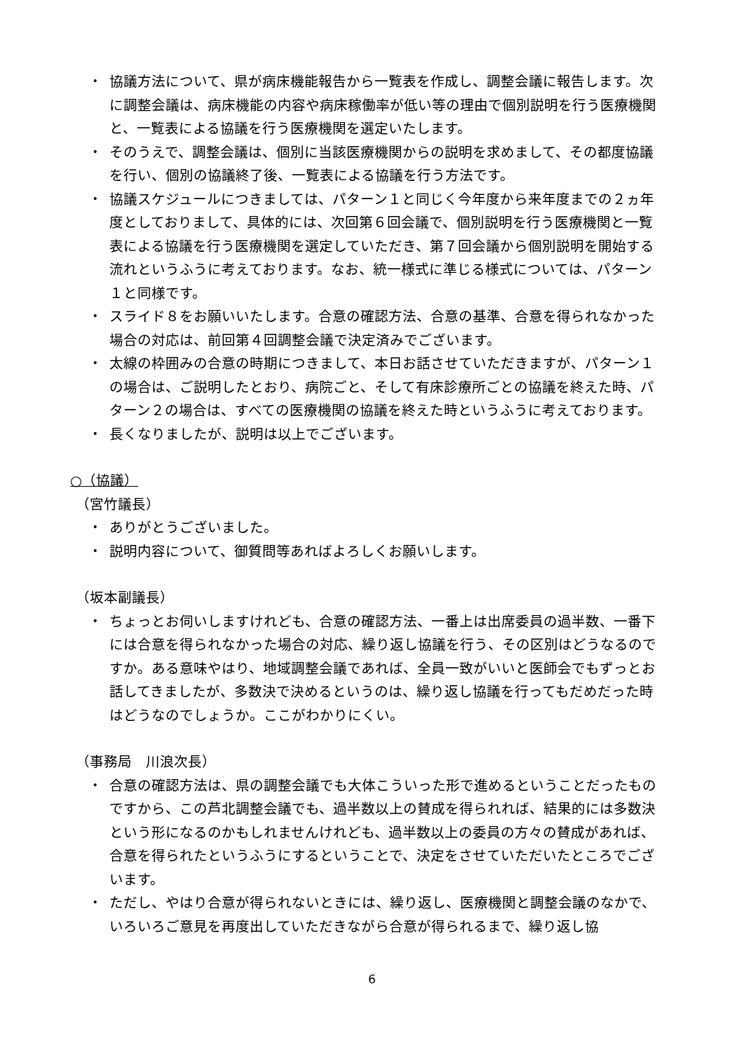・ 協議方法について、県が病床機能報告から一覧表を作成し、調整会議に報告します。次に調整会議は、病床機能の内容や病床稼働率が低い等の理由で個別説明を行う医療機関と、一覧表による協議を行う医療機関を選定いたします。
・ そのうえで、調整会議は、個別に当該医療機関からの説明を求めまして、その都度協議を行い、個別の協議終了後、一覧表による協議を行う方法です。
・ 協議スケジュールにつきましては、パターン１と同じく今年度から来年度までの２ヵ年度としておりまして、具体的には、次回第６回会議で、個別説明を行う医療機関と一覧表による協議を行う医療機関を選定していただき、第７回会議から個別説明を開始する流れというふうに考えております。なお、統一様式に準じる様式については、パターン１と同様です。
・ スライド８をお願いいたします。合意の確認方法、合意の基準、合意を得られなかった場合の対応は、前回第４回調整会議で決定済みでございます。
・ 太線の枠囲みの合意の時期につきまして、本日お話させていただきますが、パターン１の場合は、ご説明したとおり、病院ごと、そして有床診療所ごとの協議を終えた時、パターン２の場合は、すべての医療機関の協議を終えた時というふうに考えております。
・ 長くなりましたが、説明は以上でございます。
○（協議）
（宮竹議長）
・ ありがとうございました。
・ 説明内容について、御質問等あればよろしくお願いします。
（坂本副議長）
・ ちょっとお伺いしますけれども、合意の確認方法、一番上は出席委員の過半数、一番下には合意を得られなかった場合の対応、繰り返し協議を行う、その区別はどうなるのですか。ある意味やはり、地域調整会議であれば、全員一致がいいと医師会でもずっとお話してきましたが、多数決で決めるというのは、繰り返し協議を行ってもだめだった時はどうなのでしょうか。ここがわかりにくい。
（事務局　川浪次長）
・ 合意の確認方法は、県の調整会議でも大体こういった形で進めるということだったものですから、この芦北調整会議でも、過半数以上の賛成を得られれば、結果的には多数決という形になるのかもしれませんけれども、過半数以上の委員の方々の賛成があれば、合意を得られたというふうにするということで、決定をさせていただいたところでございます。
・ ただし、やはり合意が得られないときには、繰り返し、医療機関と調整会議のなかで、いろいろご意見を再度出していただきながら合意が得られるまで、繰り返し協
6